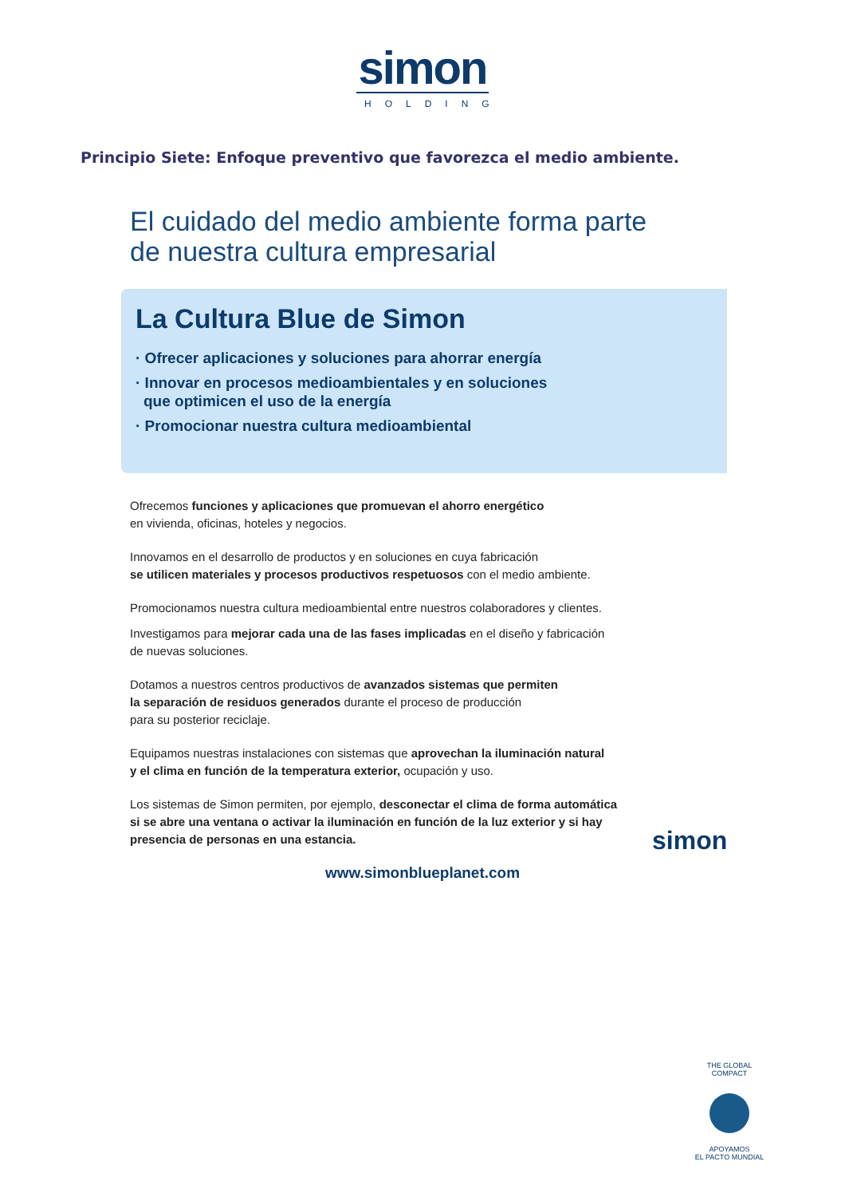simon
HOLDING
Principio Siete: Enfoque preventivo que favorezca el medio ambiente.
El cuidado del medio ambiente forma parte
de nuestra cultura empresarial
La Cultura Blue de Simon
· Ofrecer aplicaciones y soluciones para ahorrar energía
· Innovar en procesos medioambientales y en soluciones
que optimicen el uso de la energía
· Promocionar nuestra cultura medioambiental
Ofrecemos funciones y aplicaciones que promuevan el ahorro energético
en vivienda, oficinas, hoteles y negocios.
Innovamos en el desarrollo de productos y en soluciones en cuya fabricación
se utilicen materiales y procesos productivos respetuosos con el medio ambiente.
Promocionamos nuestra cultura medioambiental entre nuestros colaboradores y clientes.
Investigamos para mejorar cada una de las fases implicadas en el diseño y fabricación
de nuevas soluciones.
Dotamos a nuestros centros productivos de avanzados sistemas que permiten
la separación de residuos generados durante el proceso de producción
para su posterior reciclaje.
Equipamos nuestras instalaciones con sistemas que aprovechan la iluminación natural
y el clima en función de la temperatura exterior, ocupación y uso.
Los sistemas de Simon permiten, por ejemplo, desconectar el clima de forma automática
si se abre una ventana o activar la iluminación en función de la luz exterior y si hay
presencia de personas en una estancia.
simon
www.simonblueplanet.com
THE GLOBAL COMPACT
APOYAMOS
EL PACTO MUNDIAL